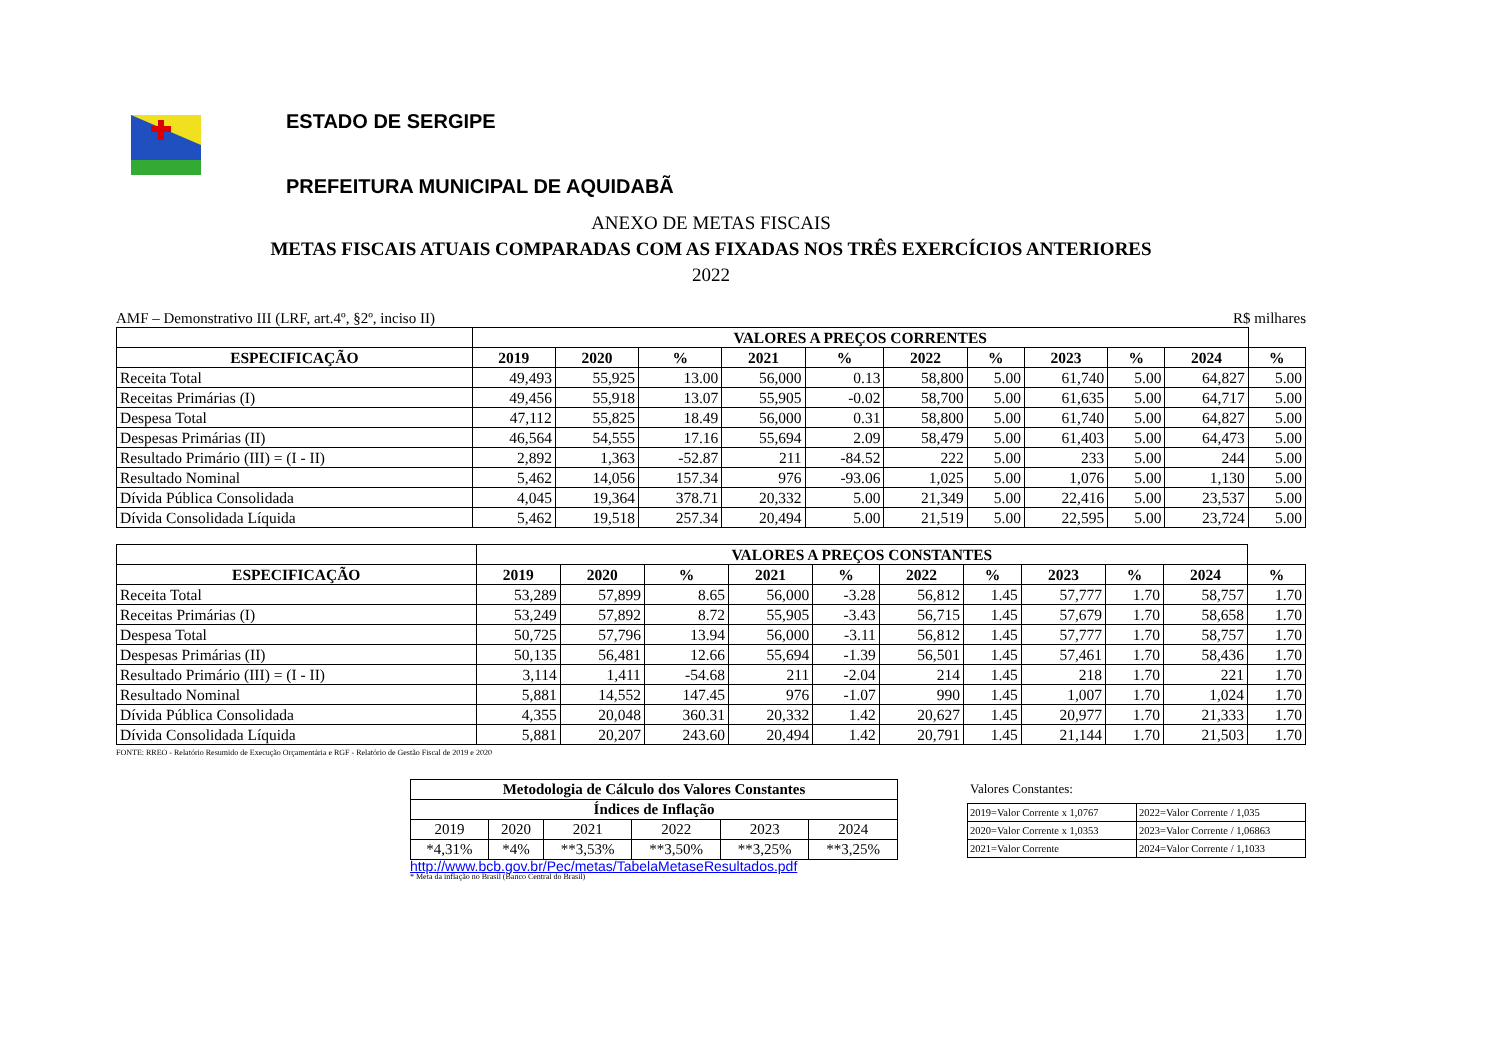ESTADO DE SERGIPE
PREFEITURA MUNICIPAL DE AQUIDABÃ
ANEXO DE METAS FISCAIS
METAS FISCAIS ATUAIS COMPARADAS COM AS FIXADAS NOS TRÊS EXERCÍCIOS ANTERIORES
2022
AMF – Demonstrativo III (LRF, art.4º, §2º, inciso II) R$ milhares
| | VALORES A PREÇOS CORRENTES | | | | | | | | | | |
| --- | --- | --- | --- | --- | --- | --- | --- | --- | --- | --- | --- |
| ESPECIFICAÇÃO | 2019 | 2020 | % | 2021 | % | 2022 | % | 2023 | % | 2024 | % |
| Receita Total | 49,493 | 55,925 | 13.00 | 56,000 | 0.13 | 58,800 | 5.00 | 61,740 | 5.00 | 64,827 | 5.00 |
| Receitas Primárias (I) | 49,456 | 55,918 | 13.07 | 55,905 | -0.02 | 58,700 | 5.00 | 61,635 | 5.00 | 64,717 | 5.00 |
| Despesa Total | 47,112 | 55,825 | 18.49 | 56,000 | 0.31 | 58,800 | 5.00 | 61,740 | 5.00 | 64,827 | 5.00 |
| Despesas Primárias (II) | 46,564 | 54,555 | 17.16 | 55,694 | 2.09 | 58,479 | 5.00 | 61,403 | 5.00 | 64,473 | 5.00 |
| Resultado Primário (III) = (I - II) | 2,892 | 1,363 | -52.87 | 211 | -84.52 | 222 | 5.00 | 233 | 5.00 | 244 | 5.00 |
| Resultado Nominal | 5,462 | 14,056 | 157.34 | 976 | -93.06 | 1,025 | 5.00 | 1,076 | 5.00 | 1,130 | 5.00 |
| Dívida Pública Consolidada | 4,045 | 19,364 | 378.71 | 20,332 | 5.00 | 21,349 | 5.00 | 22,416 | 5.00 | 23,537 | 5.00 |
| Dívida Consolidada Líquida | 5,462 | 19,518 | 257.34 | 20,494 | 5.00 | 21,519 | 5.00 | 22,595 | 5.00 | 23,724 | 5.00 |
| | VALORES A PREÇOS CONSTANTES | | | | | | | | | | |
| --- | --- | --- | --- | --- | --- | --- | --- | --- | --- | --- | --- |
| ESPECIFICAÇÃO | 2019 | 2020 | % | 2021 | % | 2022 | % | 2023 | % | 2024 | % |
| Receita Total | 53,289 | 57,899 | 8.65 | 56,000 | -3.28 | 56,812 | 1.45 | 57,777 | 1.70 | 58,757 | 1.70 |
| Receitas Primárias (I) | 53,249 | 57,892 | 8.72 | 55,905 | -3.43 | 56,715 | 1.45 | 57,679 | 1.70 | 58,658 | 1.70 |
| Despesa Total | 50,725 | 57,796 | 13.94 | 56,000 | -3.11 | 56,812 | 1.45 | 57,777 | 1.70 | 58,757 | 1.70 |
| Despesas Primárias (II) | 50,135 | 56,481 | 12.66 | 55,694 | -1.39 | 56,501 | 1.45 | 57,461 | 1.70 | 58,436 | 1.70 |
| Resultado Primário (III) = (I - II) | 3,114 | 1,411 | -54.68 | 211 | -2.04 | 214 | 1.45 | 218 | 1.70 | 221 | 1.70 |
| Resultado Nominal | 5,881 | 14,552 | 147.45 | 976 | -1.07 | 990 | 1.45 | 1,007 | 1.70 | 1,024 | 1.70 |
| Dívida Pública Consolidada | 4,355 | 20,048 | 360.31 | 20,332 | 1.42 | 20,627 | 1.45 | 20,977 | 1.70 | 21,333 | 1.70 |
| Dívida Consolidada Líquida | 5,881 | 20,207 | 243.60 | 20,494 | 1.42 | 20,791 | 1.45 | 21,144 | 1.70 | 21,503 | 1.70 |
FONTE: RREO - Relatório Resumido de Execução Orçamentária e RGF - Relatório de Gestão Fiscal de 2019 e 2020
| Metodologia de Cálculo dos Valores Constantes | | | | | |
| --- | --- | --- | --- | --- | --- |
| Índices de Inflação | | | | | |
| 2019 | 2020 | 2021 | 2022 | 2023 | 2024 |
| *4,31% | *4% | **3,53% | **3,50% | **3,25% | **3,25% |
http://www.bcb.gov.br/Pec/metas/TabelaMetaseResultados.pdf
* Meta da inflação no Brasil (Banco Central do Brasil)
Valores Constantes:
| 2019=Valor Corrente x 1,0767 | 2022=Valor Corrente / 1,035 |
| 2020=Valor Corrente x 1,0353 | 2023=Valor Corrente / 1,06863 |
| 2021=Valor Corrente | 2024=Valor Corrente / 1,1033 |